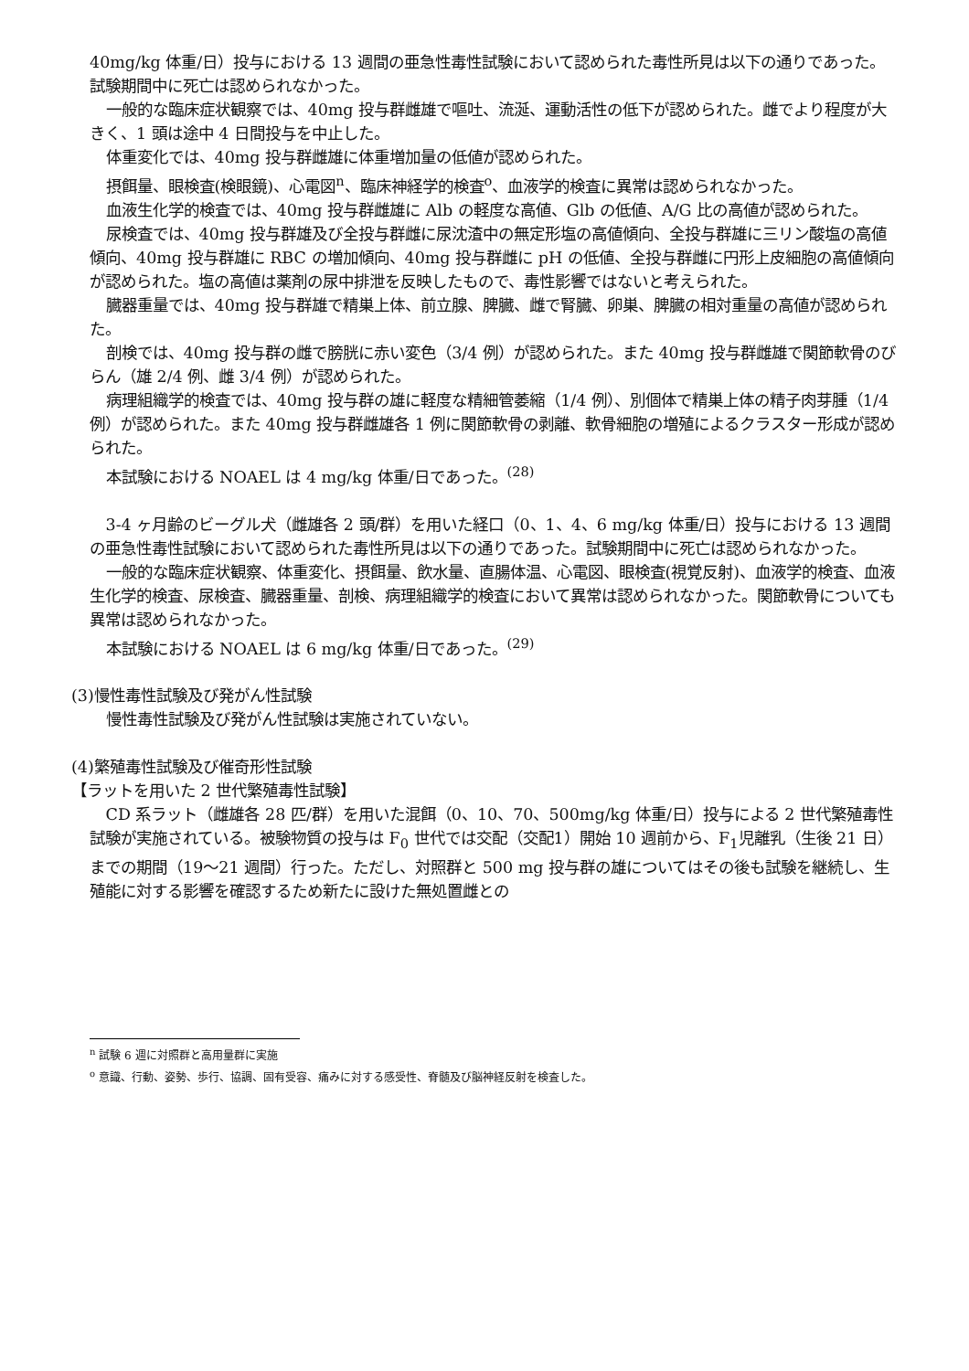40mg/kg 体重/日）投与における 13 週間の亜急性毒性試験において認められた毒性所見は以下の通りであった。試験期間中に死亡は認められなかった。
一般的な臨床症状観察では、40mg 投与群雌雄で嘔吐、流涎、運動活性の低下が認められた。雌でより程度が大きく、1 頭は途中 4 日間投与を中止した。
体重変化では、40mg 投与群雌雄に体重増加量の低値が認められた。
摂餌量、眼検査(検眼鏡)、心電図<sup>n</sup>、臨床神経学的検査<sup>o</sup>、血液学的検査に異常は認められなかった。
血液生化学的検査では、40mg 投与群雌雄に Alb の軽度な高値、Glb の低値、A/G 比の高値が認められた。
尿検査では、40mg 投与群雄及び全投与群雌に尿沈渣中の無定形塩の高値傾向、全投与群雄に三リン酸塩の高値傾向、40mg 投与群雄に RBC の増加傾向、40mg 投与群雌に pH の低値、全投与群雌に円形上皮細胞の高値傾向が認められた。塩の高値は薬剤の尿中排泄を反映したもので、毒性影響ではないと考えられた。
臓器重量では、40mg 投与群雄で精巣上体、前立腺、脾臓、雌で腎臓、卵巣、脾臓の相対重量の高値が認められた。
剖検では、40mg 投与群の雌で膀胱に赤い変色（3/4 例）が認められた。また 40mg 投与群雌雄で関節軟骨のびらん（雄 2/4 例、雌 3/4 例）が認められた。
病理組織学的検査では、40mg 投与群の雄に軽度な精細管萎縮（1/4 例）、別個体で精巣上体の精子肉芽腫（1/4 例）が認められた。また 40mg 投与群雌雄各 1 例に関節軟骨の剥離、軟骨細胞の増殖によるクラスター形成が認められた。
本試験における NOAEL は 4 mg/kg 体重/日であった。<sup>(28)</sup>
3-4 ヶ月齢のビーグル犬（雌雄各 2 頭/群）を用いた経口（0、1、4、6 mg/kg 体重/日）投与における 13 週間の亜急性毒性試験において認められた毒性所見は以下の通りであった。試験期間中に死亡は認められなかった。
一般的な臨床症状観察、体重変化、摂餌量、飲水量、直腸体温、心電図、眼検査(視覚反射)、血液学的検査、血液生化学的検査、尿検査、臓器重量、剖検、病理組織学的検査において異常は認められなかった。関節軟骨についても異常は認められなかった。
本試験における NOAEL は 6 mg/kg 体重/日であった。<sup>(29)</sup>
(3)慢性毒性試験及び発がん性試験
慢性毒性試験及び発がん性試験は実施されていない。
(4)繁殖毒性試験及び催奇形性試験
【ラットを用いた 2 世代繁殖毒性試験】
CD 系ラット（雌雄各 28 匹/群）を用いた混餌（0、10、70、500mg/kg 体重/日）投与による 2 世代繁殖毒性試験が実施されている。被験物質の投与は F<sub>0</sub> 世代では交配（交配1）開始 10 週前から、F<sub>1</sub>児離乳（生後 21 日）までの期間（19～21 週間）行った。ただし、対照群と 500 mg 投与群の雄についてはその後も試験を継続し、生殖能に対する影響を確認するため新たに設けた無処置雌との
<sup>n</sup> 試験 6 週に対照群と高用量群に実施
<sup>o</sup> 意識、行動、姿勢、歩行、協調、固有受容、痛みに対する感受性、脊髄及び脳神経反射を検査した。